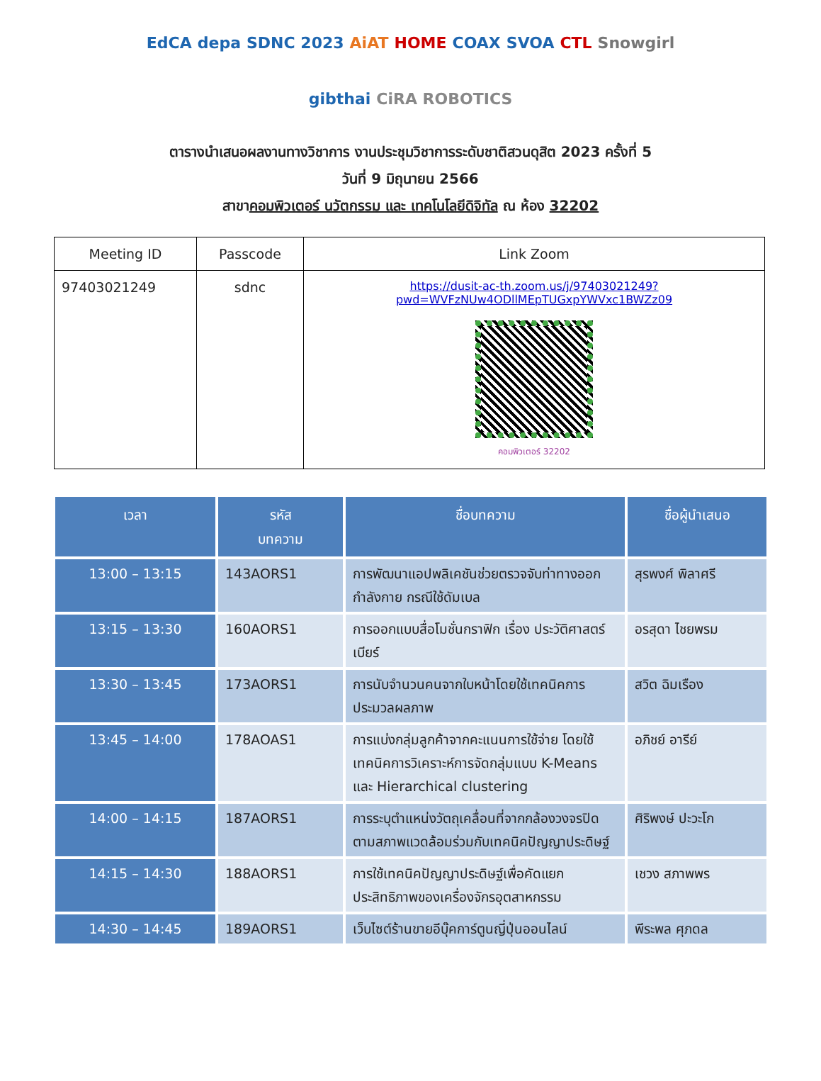EdCA depa SDNC 2023 AiAT HOME COAX SVOA CTL Snowgirl gibthai CiRA ROBOTICS
ตารางนำเสนอผลงานทางวิชาการ งานประชุมวิชาการระดับชาติสวนดุสิต 2023 ครั้งที่ 5
วันที่ 9 มิถุนายน 2566
สาขาคอมพิวเตอร์ นวัตกรรม และ เทคโนโลยีดิจิทัล ณ ห้อง 32202
| Meeting ID | Passcode | Link Zoom |
| --- | --- | --- |
| 97403021249 | sdnc | https://dusit-ac-th.zoom.us/j/97403021249?pwd=WVFzNUw4ODllMEpTUGxpYWVxc1BWZz09 คอมพิวเตอร์ 32202 |
| เวลา | รหัส บทความ | ชื่อบทความ | ชื่อผู้นำเสนอ |
| --- | --- | --- | --- |
| 13:00 – 13:15 | 143AORS1 | การพัฒนาแอปพลิเคชันช่วยตรวจจับท่าทางออกกำลังกาย กรณีใช้ดัมเบล | สุรพงศ์ พิลาศรี |
| 13:15 – 13:30 | 160AORS1 | การออกแบบสื่อโมชั่นกราฟิก เรื่อง ประวัติศาสตร์เบียร์ | อรสุดา ไชยพรม |
| 13:30 – 13:45 | 173AORS1 | การนับจำนวนคนจากใบหน้าโดยใช้เทคนิคการประมวลผลภาพ | สวิต ฉิมเรือง |
| 13:45 – 14:00 | 178AOAS1 | การแบ่งกลุ่มลูกค้าจากคะแนนการใช้จ่าย โดยใช้เทคนิคการวิเคราะห์การจัดกลุ่มแบบ K-Means และ Hierarchical clustering | อภิชย์ อารีย์ |
| 14:00 – 14:15 | 187AORS1 | การระบุตำแหน่งวัตถุเคลื่อนที่จากกล้องวงจรปิดตามสภาพแวดล้อมร่วมกับเทคนิคปัญญาประดิษฐ์ | ศิริพงษ์ ปะวะโก |
| 14:15 – 14:30 | 188AORS1 | การใช้เทคนิคปัญญาประดิษฐ์เพื่อคัดแยกประสิทธิภาพของเครื่องจักรอุตสาหกรรม | เชวง สภาพพร |
| 14:30 – 14:45 | 189AORS1 | เว็บไซต์ร้านขายอีบุ๊คการ์ตูนญี่ปุ่นออนไลน์ | พีระพล ศุภดล |